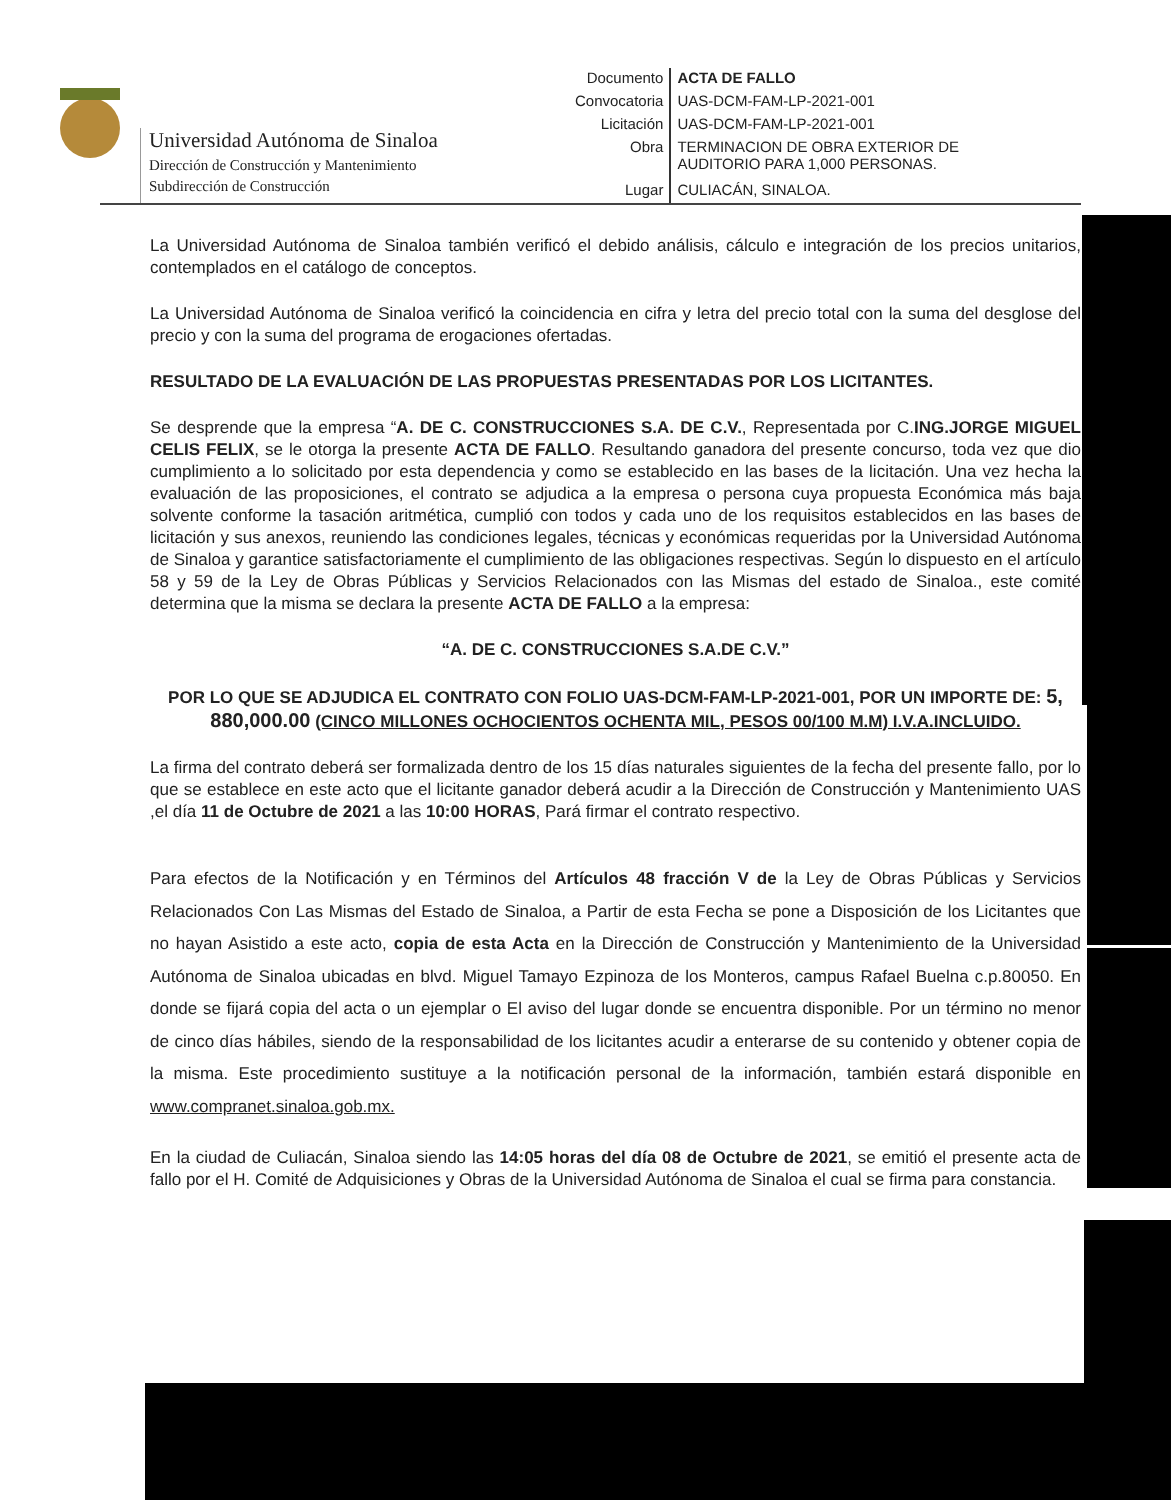Universidad Autónoma de Sinaloa
Dirección de Construcción y Mantenimiento
Subdirección de Construcción
| Documento | ACTA DE FALLO |
| Convocatoria | UAS-DCM-FAM-LP-2021-001 |
| Licitación | UAS-DCM-FAM-LP-2021-001 |
| Obra | TERMINACION DE OBRA EXTERIOR DE AUDITORIO PARA 1,000 PERSONAS. |
| Lugar | CULIACÁN, SINALOA. |
La Universidad Autónoma de Sinaloa también verificó el debido análisis, cálculo e integración de los precios unitarios, contemplados en el catálogo de conceptos.
La Universidad Autónoma de Sinaloa verificó la coincidencia en cifra y letra del precio total con la suma del desglose del precio y con la suma del programa de erogaciones ofertadas.
RESULTADO DE LA EVALUACIÓN DE LAS PROPUESTAS PRESENTADAS POR LOS LICITANTES.
Se desprende que la empresa “A. DE C. CONSTRUCCIONES S.A. DE C.V., Representada por C.ING.JORGE MIGUEL CELIS FELIX, se le otorga la presente ACTA DE FALLO. Resultando ganadora del presente concurso, toda vez que dio cumplimiento a lo solicitado por esta dependencia y como se establecido en las bases de la licitación. Una vez hecha la evaluación de las proposiciones, el contrato se adjudica a la empresa o persona cuya propuesta Económica más baja solvente conforme la tasación aritmética, cumplió con todos y cada uno de los requisitos establecidos en las bases de licitación y sus anexos, reuniendo las condiciones legales, técnicas y económicas requeridas por la Universidad Autónoma de Sinaloa y garantice satisfactoriamente el cumplimiento de las obligaciones respectivas. Según lo dispuesto en el artículo 58 y 59 de la Ley de Obras Públicas y Servicios Relacionados con las Mismas del estado de Sinaloa., este comité determina que la misma se declara la presente ACTA DE FALLO a la empresa:
“A. DE C. CONSTRUCCIONES S.A.DE C.V.”
POR LO QUE SE ADJUDICA EL CONTRATO CON FOLIO UAS-DCM-FAM-LP-2021-001, POR UN IMPORTE DE: 5, 880,000.00 (CINCO MILLONES OCHOCIENTOS OCHENTA MIL, PESOS 00/100 M.M) I.V.A.INCLUIDO.
La firma del contrato deberá ser formalizada dentro de los 15 días naturales siguientes de la fecha del presente fallo, por lo que se establece en este acto que el licitante ganador deberá acudir a la Dirección de Construcción y Mantenimiento UAS ,el día 11 de Octubre de 2021 a las 10:00 HORAS, Pará firmar el contrato respectivo.
Para efectos de la Notificación y en Términos del Artículos 48 fracción V de la Ley de Obras Públicas y Servicios Relacionados Con Las Mismas del Estado de Sinaloa, a Partir de esta Fecha se pone a Disposición de los Licitantes que no hayan Asistido a este acto, copia de esta Acta en la Dirección de Construcción y Mantenimiento de la Universidad Autónoma de Sinaloa ubicadas en blvd. Miguel Tamayo Ezpinoza de los Monteros, campus Rafael Buelna c.p.80050. En donde se fijará copia del acta o un ejemplar o El aviso del lugar donde se encuentra disponible. Por un término no menor de cinco días hábiles, siendo de la responsabilidad de los licitantes acudir a enterarse de su contenido y obtener copia de la misma. Este procedimiento sustituye a la notificación personal de la información, también estará disponible en www.compranet.sinaloa.gob.mx.
En la ciudad de Culiacán, Sinaloa siendo las 14:05 horas del día 08 de Octubre de 2021, se emitió el presente acta de fallo por el H. Comité de Adquisiciones y Obras de la Universidad Autónoma de Sinaloa el cual se firma para constancia.